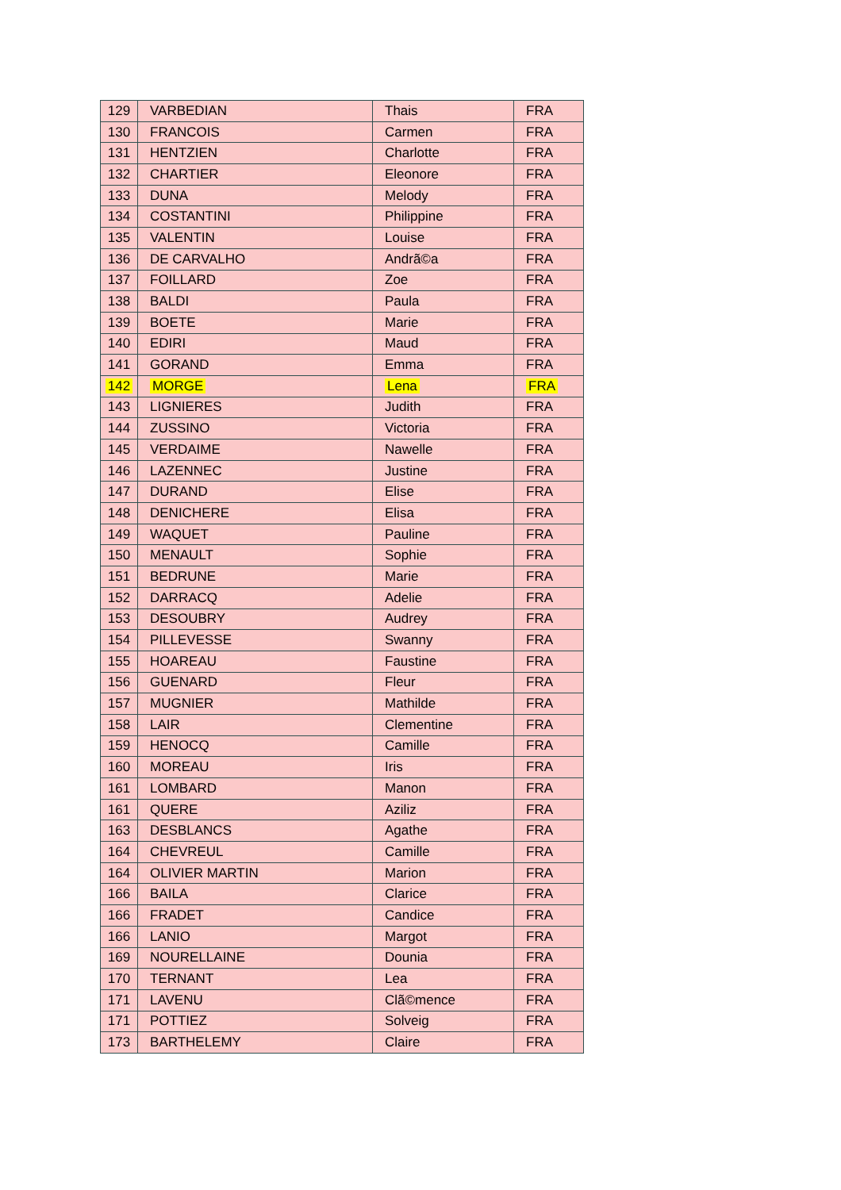| 129 | VARBEDIAN | Thais | FRA |
| 130 | FRANCOIS | Carmen | FRA |
| 131 | HENTZIEN | Charlotte | FRA |
| 132 | CHARTIER | Eleonore | FRA |
| 133 | DUNA | Melody | FRA |
| 134 | COSTANTINI | Philippine | FRA |
| 135 | VALENTIN | Louise | FRA |
| 136 | DE CARVALHO | Andrã©a | FRA |
| 137 | FOILLARD | Zoe | FRA |
| 138 | BALDI | Paula | FRA |
| 139 | BOETE | Marie | FRA |
| 140 | EDIRI | Maud | FRA |
| 141 | GORAND | Emma | FRA |
| 142 | MORGE | Lena | FRA |
| 143 | LIGNIERES | Judith | FRA |
| 144 | ZUSSINO | Victoria | FRA |
| 145 | VERDAIME | Nawelle | FRA |
| 146 | LAZENNEC | Justine | FRA |
| 147 | DURAND | Elise | FRA |
| 148 | DENICHERE | Elisa | FRA |
| 149 | WAQUET | Pauline | FRA |
| 150 | MENAULT | Sophie | FRA |
| 151 | BEDRUNE | Marie | FRA |
| 152 | DARRACQ | Adelie | FRA |
| 153 | DESOUBRY | Audrey | FRA |
| 154 | PILLEVESSE | Swanny | FRA |
| 155 | HOAREAU | Faustine | FRA |
| 156 | GUENARD | Fleur | FRA |
| 157 | MUGNIER | Mathilde | FRA |
| 158 | LAIR | Clementine | FRA |
| 159 | HENOCQ | Camille | FRA |
| 160 | MOREAU | Iris | FRA |
| 161 | LOMBARD | Manon | FRA |
| 161 | QUERE | Aziliz | FRA |
| 163 | DESBLANCS | Agathe | FRA |
| 164 | CHEVREUL | Camille | FRA |
| 164 | OLIVIER MARTIN | Marion | FRA |
| 166 | BAILA | Clarice | FRA |
| 166 | FRADET | Candice | FRA |
| 166 | LANIO | Margot | FRA |
| 169 | NOURELLAINE | Dounia | FRA |
| 170 | TERNANT | Lea | FRA |
| 171 | LAVENU | Clã©mence | FRA |
| 171 | POTTIEZ | Solveig | FRA |
| 173 | BARTHELEMY | Claire | FRA |